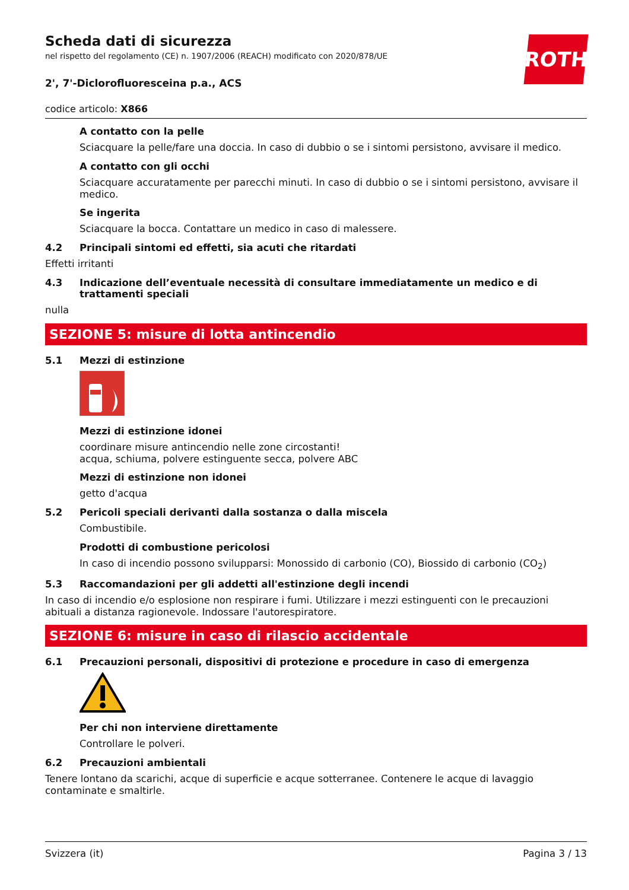ROTH
Scheda dati di sicurezza
nel rispetto del regolamento (CE) n. 1907/2006 (REACH) modificato con 2020/878/UE
2', 7'-Diclorofluoresceina p.a., ACS
codice articolo: X866
A contatto con la pelle
Sciacquare la pelle/fare una doccia. In caso di dubbio o se i sintomi persistono, avvisare il medico.
A contatto con gli occhi
Sciacquare accuratamente per parecchi minuti. In caso di dubbio o se i sintomi persistono, avvisare il medico.
Se ingerita
Sciacquare la bocca. Contattare un medico in caso di malessere.
4.2 Principali sintomi ed effetti, sia acuti che ritardati
Effetti irritanti
4.3 Indicazione dell’eventuale necessità di consultare immediatamente un medico e di trattamenti speciali
nulla
SEZIONE 5: misure di lotta antincendio
5.1 Mezzi di estinzione
Mezzi di estinzione idonei
coordinare misure antincendio nelle zone circostanti!
acqua, schiuma, polvere estinguente secca, polvere ABC
Mezzi di estinzione non idonei
getto d'acqua
5.2 Pericoli speciali derivanti dalla sostanza o dalla miscela
Combustibile.
Prodotti di combustione pericolosi
In caso di incendio possono svilupparsi: Monossido di carbonio (CO), Biossido di carbonio (CO<sub>2</sub>)
5.3 Raccomandazioni per gli addetti all'estinzione degli incendi
In caso di incendio e/o esplosione non respirare i fumi. Utilizzare i mezzi estinguenti con le precauzioni abituali a distanza ragionevole. Indossare l'autorespiratore.
SEZIONE 6: misure in caso di rilascio accidentale
6.1 Precauzioni personali, dispositivi di protezione e procedure in caso di emergenza
Per chi non interviene direttamente
Controllare le polveri.
6.2 Precauzioni ambientali
Tenere lontano da scarichi, acque di superficie e acque sotterranee. Contenere le acque di lavaggio contaminate e smaltirle.
Svizzera (it) Pagina 3 / 13